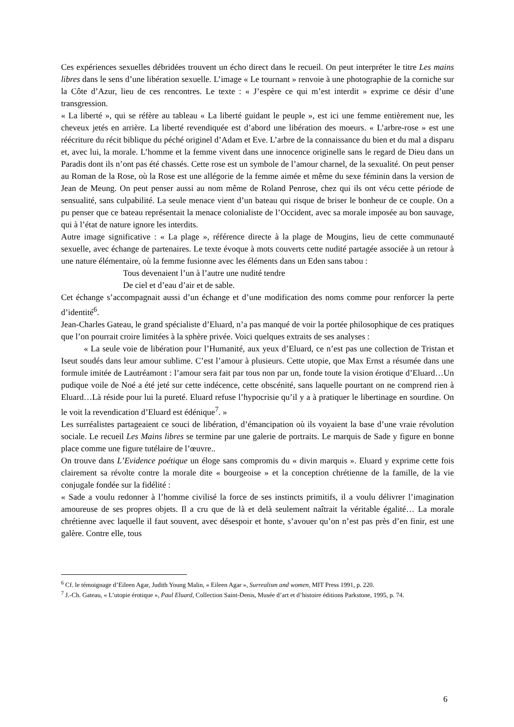Ces expériences sexuelles débridées trouvent un écho direct dans le recueil. On peut interpréter le titre Les mains libres dans le sens d’une libération sexuelle. L’image « Le tournant » renvoie à une photographie de la corniche sur la Côte d’Azur, lieu de ces rencontres. Le texte : « J’espère ce qui m’est interdit » exprime ce désir d’une transgression.
« La liberté », qui se réfère au tableau « La liberté guidant le peuple », est ici une femme entièrement nue, les cheveux jetés en arrière. La liberté revendiquée est d’abord une libération des moeurs. « L’arbre-rose » est une réécriture du récit biblique du péché originel d’Adam et Eve. L’arbre de la connaissance du bien et du mal a disparu et, avec lui, la morale. L’homme et la femme vivent dans une innocence originelle sans le regard de Dieu dans un Paradis dont ils n’ont pas été chassés. Cette rose est un symbole de l’amour charnel, de la sexualité. On peut penser au Roman de la Rose, où la Rose est une allégorie de la femme aimée et même du sexe féminin dans la version de Jean de Meung. On peut penser aussi au nom même de Roland Penrose, chez qui ils ont vécu cette période de sensualité, sans culpabilité. La seule menace vient d’un bateau qui risque de briser le bonheur de ce couple. On a pu penser que ce bateau représentait la menace colonialiste de l’Occident, avec sa morale imposée au bon sauvage, qui à l’état de nature ignore les interdits.
Autre image significative : « La plage », référence directe à la plage de Mougins, lieu de cette communauté sexuelle, avec échange de partenaires. Le texte évoque à mots couverts cette nudité partagée associée à un retour à une nature élémentaire, où la femme fusionne avec les éléments dans un Eden sans tabou :
Tous devenaient l’un à l’autre une nudité tendre
De ciel et d’eau d’air et de sable.
Cet échange s’accompagnait aussi d’un échange et d’une modification des noms comme pour renforcer la perte d’identité<sup>6</sup>.
Jean-Charles Gateau, le grand spécialiste d’Eluard, n’a pas manqué de voir la portée philosophique de ces pratiques que l’on pourrait croire limitées à la sphère privée. Voici quelques extraits de ses analyses :
« La seule voie de libération pour l’Humanité, aux yeux d’Eluard, ce n’est pas une collection de Tristan et Iseut soudés dans leur amour sublime. C’est l’amour à plusieurs. Cette utopie, que Max Ernst a résumée dans une formule imitée de Lautréamont : l’amour sera fait par tous non par un, fonde toute la vision érotique d’Eluard…Un pudique voile de Noé a été jeté sur cette indécence, cette obscénité, sans laquelle pourtant on ne comprend rien à Eluard…Là réside pour lui la pureté. Eluard refuse l’hypocrisie qu’il y a à pratiquer le libertinage en sourdine. On le voit la revendication d’Eluard est édénique<sup>7</sup>. »
Les surréalistes partageaient ce souci de libération, d’émancipation où ils voyaient la base d’une vraie révolution sociale. Le recueil Les Mains libres se termine par une galerie de portraits. Le marquis de Sade y figure en bonne place comme une figure tutélaire de l’œuvre..
On trouve dans L’Evidence poétique un éloge sans compromis du « divin marquis ». Eluard y exprime cette fois clairement sa révolte contre la morale dite « bourgeoise » et la conception chrétienne de la famille, de la vie conjugale fondée sur la fidélité :
« Sade a voulu redonner à l’homme civilisé la force de ses instincts primitifs, il a voulu délivrer l’imagination amoureuse de ses propres objets. Il a cru que de là et delà seulement naîtrait la véritable égalité… La morale chrétienne avec laquelle il faut souvent, avec désespoir et honte, s’avouer qu’on n’est pas près d’en finir, est une galère. Contre elle, tous
<sup>6</sup> Cf. le témoignage d’Eileen Agar, Judith Young Malin, « Eileen Agar », Surrealism and women, MIT Press 1991, p. 220.
<sup>7</sup> J.-Ch. Gateau, « L’utopie érotique », Paul Eluard, Collection Saint-Denis, Musée d’art et d’histoire éditions Parkstone, 1995, p. 74.
6